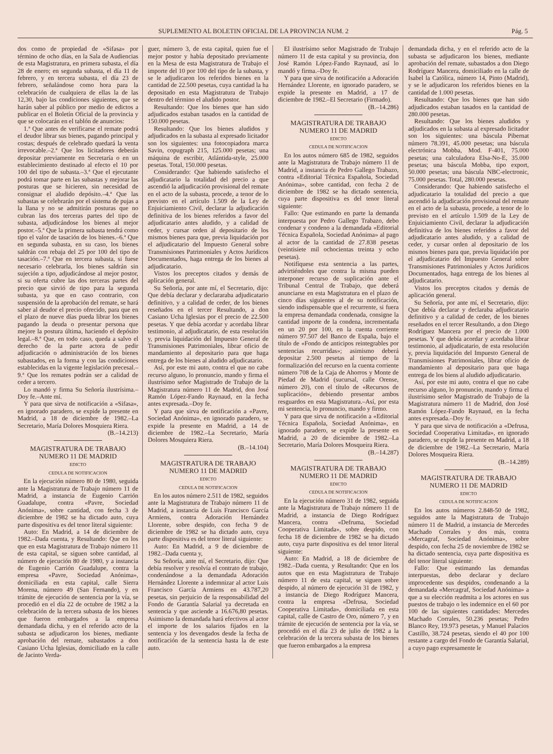SUPLEMENTO AL BOLETIN OFICIAL DE LA PROVINCIA NUM. 2 Pág. 5
dos como de propiedad de «Sifasa» por término de ocho días, en la Sala de Audiencias de esta Magistratura, en primera subasta, el día 28 de enero; en segunda subasta, el día 11 de febrero, y en tercera subasta, el día 23 de febrero, señalándose como hora para la celebración de cualquiera de ellas la de las 12,30, bajo las condiciones siguientes, que se harán saber al público por medio de edictos a publicar en el Boletín Oficial de la provincia y que se colocarán en el tablón de anuncios:
1.ª Que antes de verificarse el remate podrá el deudor librar sus bienes, pagando principal y costas; después de celebrado quedará la venta irrevocable.–2.ª Que los licitadores deberán depositar previamente en Secretaría o en un establecimiento destinado al efecto el 10 por 100 del tipo de subasta.–3.ª Que el ejecutante podrá tomar parte en las subastas y mejorar las posturas que se hicieren, sin necesidad de consignar el aludido depósito.–4.ª Que las subastas se celebrarán por el sistema de pujas a la llana y no se admitirán posturas que no cubran las dos terceras partes del tipo de subasta, adjudicándose los bienes al mejor postor.–5.ª Que la primera subasta tendrá como tipo el valor de tasación de los bienes.–6.ª Que en segunda subasta, en su caso, los bienes saldrán con rebaja del 25 por 100 del tipo de tasación.–7.ª Que en tercera subasta, si fuese necesario celebrarla, los bienes saldrán sin sujeción a tipo, adjudicándose al mejor postor, si su oferta cubre las dos terceras partes del precio que sirvió de tipo para la segunda subasta, ya que en caso contrario, con suspensión de la aprobación del remate, se hará saber al deudor el precio ofrecido, para que en el plazo de nueve días pueda librar los bienes pagando la deuda o presentar persona que mejore la postura última, haciendo el depósito legal.–8.ª Que, en todo caso, queda a salvo el derecho de la parte actora de pedir adjudicación o administración de los bienes subastados, en la forma y con las condiciones establecidas en la vigente legislación precesal.–9.ª Que los remates podrán ser a calidad de ceder a tercero.
Lo mandó y firma Su Señoría ilustrísima.–Doy fe.–Ante mí.
Y para que sirva de notificación a «Sifasa», en ignorado paradero, se expide la presente en Madrid, a 18 de diciembre de 1982.–La Secretario, María Dolores Mosquiera Riera.
(B.–14.213)
MAGISTRATURA DE TRABAJO NUMERO 11 DE MADRID
EDICTO
CEDULA DE NOTIFICACION
En la ejecución número 80 de 1980, seguida ante la Magistratura de Trabajo número 11 de Madrid, a instancia de Eugenio Carrión Guadalupe, contra «Pavre, Sociedad Anónima», sobre cantidad, con fecha 3 de diciembre de 1982 se ha dictado auto, cuya parte dispositiva es del tenor literal siguiente:
Auto: En Madrid, a 14 de diciembre de 1982.–Dada cuenta, y Resultando: Que en los que en esta Magistratura de Trabajo número 11 de esta capital, se siguen sobre cantidad, al número de ejecución 80 de 1980, y a instancia de Eugenio Carrión Guadalupe, contra la empresa «Pavre, Sociedad Anónima», domiciliada en esta capital, calle Sierra Morena, número 49 (San Fernando), y en trámite de ejecución de sentencia por la vía, se procedió en el día 22 de octubre de 1982 a la celebración de la tercera subasta de los bienes que fueron embargados a la empresa demandada dicha, y en el referido acto de la subasta se adjudicaron los bienes, mediante aprobación del remate, subastados a don Casiano Ucha Iglesias, domiciliado en la calle de Jacinto Verda-
guer, número 3, de esta capital, quien fue el mejor postor y había depositado previamente en la Mesa de esta Magistratura de Trabajo el importe del 10 por 100 del tipo de la subasta, y se le adjudicaron los referidos bienes en la cantidad de 22.500 pesetas, cuya cantidad la ha depositado en esta Magistratura de Trabajo dentro del término el aludido postor.
Resultando: Que los bienes que han sido adjudicados estaban tasados en la cantidad de 150.000 pesetas.
Resultando: Que los bienes aludidos y adjudicados en la subasta al expresado licitador son los siguientes: una fotocopiadora marca Savin, copugraph 215, 125.000 pesetas; una máquina de escribir, Atlántida-style, 25.000 pesetas. Total, 150.000 pesetas.
Considerando: Que habiendo satisfecho el adjudicatario la totalidad del precio a que ascendió la adjudicación provisional del remate en el acto de la subasta, procede, a tenor de lo previsto en el artículo 1.509 de la Ley de Enjuiciamiento Civil, declarar la adjudicación definitiva de los bienes referidos a favor del adjudicatario antes aludido, y a calidad de ceder, y cursar orden al depositario de los mismos bienes para que, previa liquidación por el adjudicatario del Impuesto General sobre Transmisiones Patrimoniales y Actos Jurídicos Documentados, haga entrega de los bienes al adjudicatario.
Vistos los preceptos citados y demás de aplicación general.
Su Señoría, por ante mí, el Secretario, dijo: Que debía declarar y declararaba adjudicatario definitivo, y a calidad de ceder, de los bienes reseñados en el tercer Resultando, a don Casiano Ucha Iglesias por el precio de 22.500 pesetas. Y que debía acordar y acordaba librar testimonio, al adjudicatario, de esta resolución y, previa liquidación del Impuesto General de Transmisiones Patrimoniales, librar oficio de mandamiento al depositario para que haga entrega de los bienes al aludido adjudicatario.
Así, por este mi auto, contra el que no cabe recurso alguno, lo pronuncio, mando y firma el ilustrísimo señor Magistrado de Trabajo de la Magistratura número 11 de Madrid, don José Ramón López-Fando Raynaud, en la fecha antes expresada.–Doy fe.
Y para que sirva de notificación a «Pavre, Sociedad Anónima», en ignorado paradero, se expide la presente en Madrid, a 14 de diciembre de 1982.–La Secretario, María Dolores Mosquiera Riera.
(B.–14.104)
MAGISTRATURA DE TRABAJO NUMERO 11 DE MADRID
EDICTO
CEDULA DE NOTIFICACION
En los autos número 2.511 de 1982, seguidos ante la Magistratura de Trabajo número 11 de Madrid, a instancia de Luis Francisco García Armiens, contra Adoración Hernández Llorente, sobre despido, con fecha 9 de diciembre de 1982 se ha dictado auto, cuya parte dispositiva es del tenor literal siguiente:
Auto: En Madrid, a 9 de diciembre de 1982.–Dada cuenta y,
Su Señoría, ante mí, el Secretario, dijo: Que debía resolver y resolvía el contrato de trabajo, condenándose a la demandada Adoración Hernández Llorente a indemnizar al actor Luis Francisco García Armiens en 43.787,20 pesetas, sin perjuicio de la responsabilidad del Fondo de Garantía Salarial ya decretada en sentencia y que asciende a 16.676,80 pesetas. Asimismo la demandada hará efectivos al actor el importe de los salarios fijados en la sentencia y los devengados desde la fecha de notificación de la sentencia hasta la de este auto.
El ilustrísimo señor Magistrado de Trabajo número 11 de esta capital y su provincia, don José Ramón López-Fando Raynaud, así lo mandó y firma.–Doy fe.
Y para que sirva de notificación a Adoración Hernández Llorente, en ignorado paradero, se expide la presente en Madrid, a 17 de diciembre de 1982.–El Secretario (Firmado).
(B.–14.286)
MAGISTRATURA DE TRABAJO NUMERO 11 DE MADRID
EDICTO
CEDULA DE NOTIFICACION
En los autos número 685 de 1982, seguidos ante la Magistratura de Trabajo número 11 de Madrid, a instancia de Pedro Gallego Trabazo, contra «Editorial Técnica Española, Sociedad Anónima», sobre cantidad, con fecha 2 de diciembre de 1982 se ha dictado sentencia, cuya parte dispositiva es del tenor literal siguiente:
Fallo: Que estimando en parte la demanda interpuesta por Pedro Gallego Trabazo, debo condenar y condeno a la demandada «Editorial Técnica Española, Sociedad Anónima» al pago al actor de la cantidad de 27.838 pesetas (veintisiete mil ochocientas treinta y ocho pesetas).
Notifíquese esta sentencia a las partes, advirtiéndoles que contra la misma pueden interponer recurso de suplicación ante el Tribunal Central de Trabajo, que deberá anunciarse en esta Magistratura en el plazo de cinco días siguientes al de su notificación, siendo indispensable que el recurrente, si fuera la empresa demandada condenada, consigne la cantidad importe de la condena, incrementada en un 20 por 100, en la cuenta corriente número 97.507 del Banco de España, bajo el título de «Fondo de anticipos reintegrables por sentencias recurridas»; asimismo deberá depositar 2.500 pesetas al tiempo de la formalización del recurso en la cuenta corriente número 708 de la Caja de Ahorros y Monte de Piedad de Madrid (sucursal, calle Orense, número 20), con el título de «Recursos de suplicación», debiendo presentar ambos resguardos en esta Magistratura.–Así, por esta mi sentencia, lo pronuncio, mando y firmo.
Y para que sirva de notificación a «Editorial Técnica Española, Sociedad Anónima», en ignorado paradero, se expide la presente en Madrid, a 20 de diciembre de 1982.–La Secretario, María Dolores Mosqueira Riera.
(B.–14.287)
MAGISTRATURA DE TRABAJO NUMERO 11 DE MADRID
EDICTO
CEDULA DE NOTIFICACION
En la ejecución número 31 de 1982, seguida ante la Magistratura de Trabajo número 11 de Madrid, a instancia de Diego Rodríguez Mancera, contra «Defruma, Sociedad Cooperativa Limitada», sobre despido, con fecha 18 de diciembre de 1982 se ha dictado auto, cuya parte dispositiva es del tenor literal siguiente:
Auto: En Madrid, a 18 de diciembre de 1982.–Dada cuenta, y Resultando: Que en los autos que en esta Magistratura de Trabajo número 11 de esta capital, se siguen sobre despido, al número de ejecución 31 de 1982, y a instancia de Diego Rodríguez Mancera, contra la empresa «Defrusa, Sociedad Cooperativa Limitada», domiciliada en esta capital, calle de Castro de Oro, número 7, y en trámite de ejecución de sentencia por la vía, se procedió en el día 23 de julio de 1982 a la celebración de la tercera subasta de los bienes que fueron embargados a la empresa
demandada dicha, y en el referido acto de la subasta se adjudicaron los bienes, mediante aprobación del remate, subastados a don Diego Rodríguez Mancera, domiciliado en la calle de Isabel la Católica, número 14, Pinto (Madrid), y se le adjudicaron los referidos bienes en la cantidad de 1.000 pesetas.
Resultando: Que los bienes que han sido adjudicados estaban tasados en la cantidad de 280.000 pesetas.
Resultando: Que los bienes aludidos y adjudicados en la subasta al expresado licitador son los siguientes: una báscula Pibernat número 78.391, 45.000 pesetas; una báscula electrónica Mobba, Mod. F-401, 75.000 pesetas; una calculadora Elsa-No-E, 35.000 pesetas; una báscula Mobba, tipo export, 50.000 pesetas; una báscula NBC-electronic, 75.000 pesetas. Total, 280.000 pesetas.
Considerando: Que habiendo satisfecho el adjudicatario la totalidad del precio a que ascendió la adjudicación provisional del remate en el acto de la subasta, procede, a tenor de lo previsto en el artículo 1.509 de la Ley de Enjuiciamiento Civil, declarar la adjudicación definitiva de los bienes referidos a favor del adjudicatario antes aludido, y a calidad de ceder, y cursar orden al depositario de los mismos bienes para que, previa liquidación por el adjudicatario del Impuesto General sobre Transmisiones Patrimoniales y Actos Jurídicos Documentados, haga entrega de los bienes al adjudicatario.
Vistos los preceptos citados y demás de aplicación general.
Su Señoría, por ante mí, el Secretario, dijo: Que debía declarar y declaraba adjudicatario definitivo y a calidad de ceder, de los bienes reseñados en el tercer Resultando, a don Diego Rodríguez Mancera por el precio de 1.000 pesetas. Y que debía acordar y acordaba librar testimonio, al adjudicatario, de esta resolución y, previa liquidación del Impuesto General de Transmisiones Patrimoniales, librar oficio de mandamiento al depositario para que haga entrega de los biens al aludido adjudicatario.
Así, por este mi auto, contra el que no cabe recurso alguno, lo pronuncio, mando y firma el ilustrísimo señor Magistrado de Trabajo de la Magistratura número 11 de Madrid, don José Ramón López-Fando Raynaud, en la fecha antes expresada.–Doy fe.
Y para que sirva de notificación a «Defrusa, Sociedad Cooperativa Limitada», en ignorado paradero, se expide la presente en Madrid, a 18 de diciembre de 1982.–La Secretario, María Dolores Mosqueira Riera.
(B.–14.289)
MAGISTRATURA DE TRABAJO NUMERO 11 DE MADRID
EDICTO
CEDULA DE NOTIFICACION
En los autos números 2.848-50 de 1982, seguidos ante la Magistratura de Trabajo número 11 de Madrid, a instancia de Mercedes Machado Corrales y dos más, contra «Mercagraf, Sociedad Anónima», sobre despido, con fecha 25 de noviembre de 1982 se ha dictado sentencia, cuya parte dispositiva es del tenor literal siguiente:
Fallo: Que estimando las demandas interpuestas, debo declarar y declaro improcedente sus despidos, condenando a la demandada «Mercagraf, Sociedad Anónima» a que a su elección readmita a los actores en sus puestos de trabajo o les indemnice en el 60 por 100 de las siguientes cantidades: Mercedes Machado Corrales, 50.236 pesetas; Pedro Blanco Rey, 19.973 pesetas, y Manuel Palacios Castillo, 38.724 pesetas, siendo el 40 por 100 restante a cargo del Fondo de Garantía Salarial, a cuyo pago expresamente le